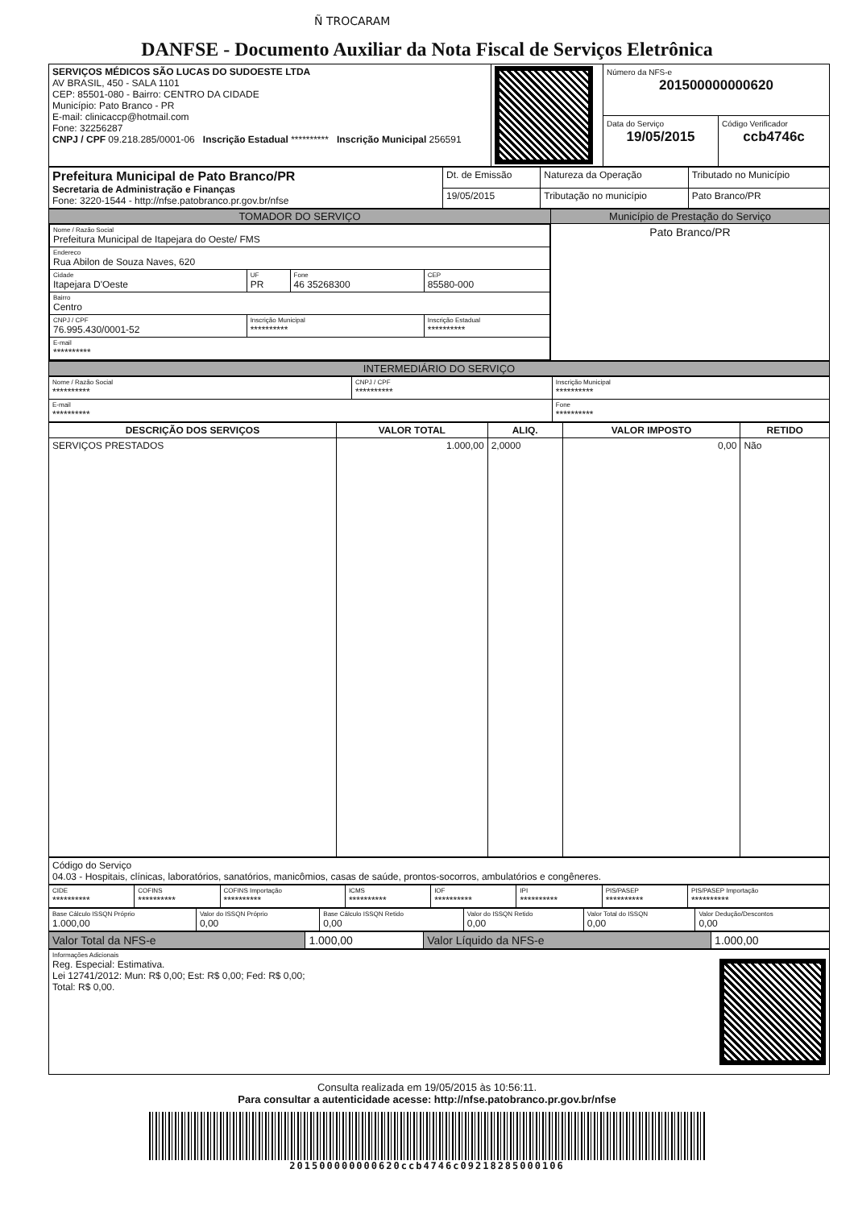Ñ TROCARAM
DANFSE - Documento Auxiliar da Nota Fiscal de Serviços Eletrônica
| SERVIÇOS MÉDICOS SÃO LUCAS DO SUDOESTE LTDA AV BRASIL, 450 - SALA 1101 CEP: 85501-080 - Bairro: CENTRO DA CIDADE Município: Pato Branco - PR E-mail: clinicaccp@hotmail.com Fone: 32256287 CNPJ / CPF 09.218.285/0001-06 Inscrição Estadual ********** Inscrição Municipal 256591 | | Número da NFS-e 201500000000620 | |
| | | Data do Serviço 19/05/2015 | Código Verificador ccb4746c |
| Prefeitura Municipal de Pato Branco/PR Secretaria de Administração e Finanças Fone: 3220-1544 - http://nfse.patobranco.pr.gov.br/nfse | Dt. de Emissão | Natureza da Operação | Tributado no Município |
| | 19/05/2015 | Tributação no município | Pato Branco/PR |
| TOMADOR DO SERVIÇO | Município de Prestação do Serviço |
| / Nome / Razão Social Prefeitura Municipal de Itapejara do Oeste/ FMS / / / / / Endereco Rua Abilon de Souza Naves, 620 / / / / / Cidade Itapejara D'Oeste / UF PR / Fone 46 35268300 / CEP 85580-000 / / Bairro Centro / / / / / CNPJ / CPF 76.995.430/0001-52 / Inscrição Municipal ********** / / Inscrição Estadual ********** / / E-mail ********** / / / / | Pato Branco/PR |
INTERMEDIÁRIO DO SERVIÇO
| Nome / Razão Social ********** | CNPJ / CPF ********** | Inscrição Municipal ********** |
| E-mail ********** | | Fone ********** |
| DESCRIÇÃO DOS SERVIÇOS | VALOR TOTAL | ALIQ. | VALOR IMPOSTO | RETIDO |
| --- | --- | --- | --- | --- |
| SERVIÇOS PRESTADOS | 1.000,00 | 2,0000 | 0,00 | Não |
| Código do Serviço 04.03 - Hospitais, clínicas, laboratórios, sanatórios, manicômios, casas de saúde, prontos-socorros, ambulatórios e congêneres. |
| CIDE ********** | COFINS ********** | COFINS Importação ********** | ICMS ********** | IOF ********** | IPI ********** | PIS/PASEP ********** | PIS/PASEP Importação ********** |
| Base Cálculo ISSQN Próprio 1.000,00 | Valor do ISSQN Próprio 0,00 | Base Cálculo ISSQN Retido 0,00 | Valor do ISSQN Retido 0,00 | Valor Total do ISSQN 0,00 | Valor Dedução/Descontos 0,00 |
| Valor Total da NFS-e | 1.000,00 | Valor Líquido da NFS-e | 1.000,00 |
| Informações Adicionais Reg. Especial: Estimativa. Lei 12741/2012: Mun: R$ 0,00; Est: R$ 0,00; Fed: R$ 0,00; Total: R$ 0,00. |
Consulta realizada em 19/05/2015 às 10:56:11.
Para consultar a autenticidade acesse: http://nfse.patobranco.pr.gov.br/nfse
201500000000620ccb4746c09218285000106